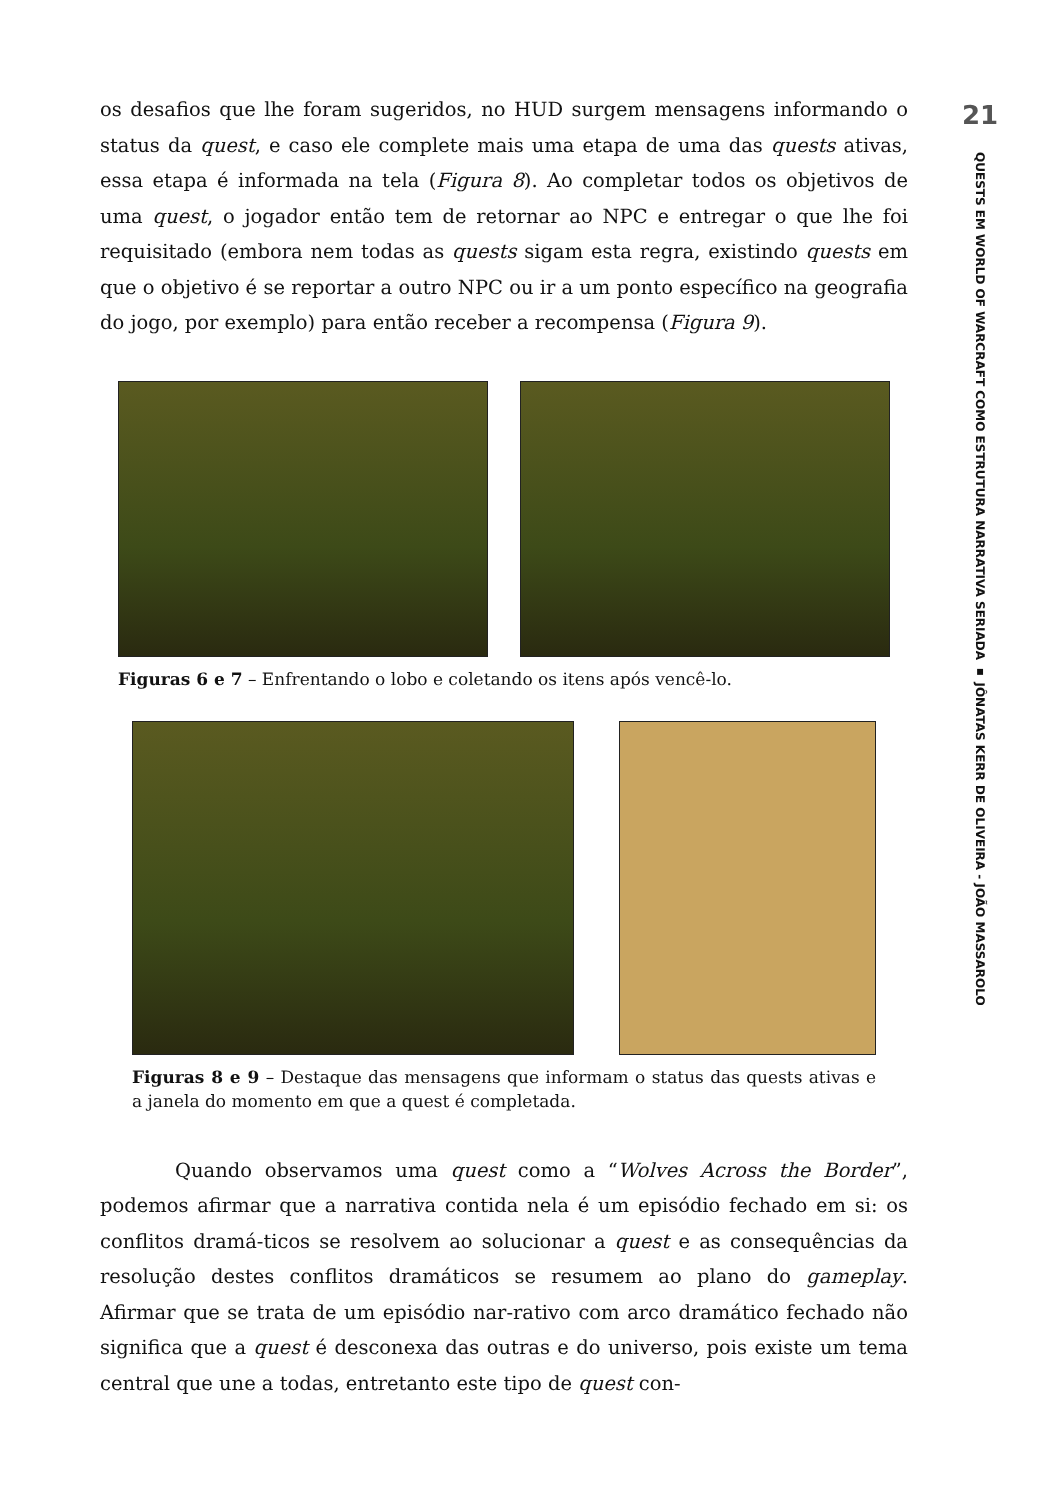os desafios que lhe foram sugeridos, no HUD surgem mensagens informando o status da quest, e caso ele complete mais uma etapa de uma das quests ativas, essa etapa é informada na tela (Figura 8). Ao completar todos os objetivos de uma quest, o jogador então tem de retornar ao NPC e entregar o que lhe foi requisitado (embora nem todas as quests sigam esta regra, existindo quests em que o objetivo é se reportar a outro NPC ou ir a um ponto específico na geografia do jogo, por exemplo) para então receber a recompensa (Figura 9).
Figuras 6 e 7 – Enfrentando o lobo e coletando os itens após vencê-lo.
Figuras 8 e 9 – Destaque das mensagens que informam o status das quests ativas e a janela do momento em que a quest é completada.
Quando observamos uma quest como a “Wolves Across the Border”, podemos afirmar que a narrativa contida nela é um episódio fechado em si: os conflitos dramá-ticos se resolvem ao solucionar a quest e as consequências da resolução destes conflitos dramáticos se resumem ao plano do gameplay. Afirmar que se trata de um episódio nar-rativo com arco dramático fechado não significa que a quest é desconexa das outras e do universo, pois existe um tema central que une a todas, entretanto este tipo de quest con-
21
QUESTS EM WORLD OF WARCRAFT COMO ESTRUTURA NARRATIVA SERIADA ▪ JÔNATAS KERR DE OLIVEIRA - JOÃO MASSAROLO